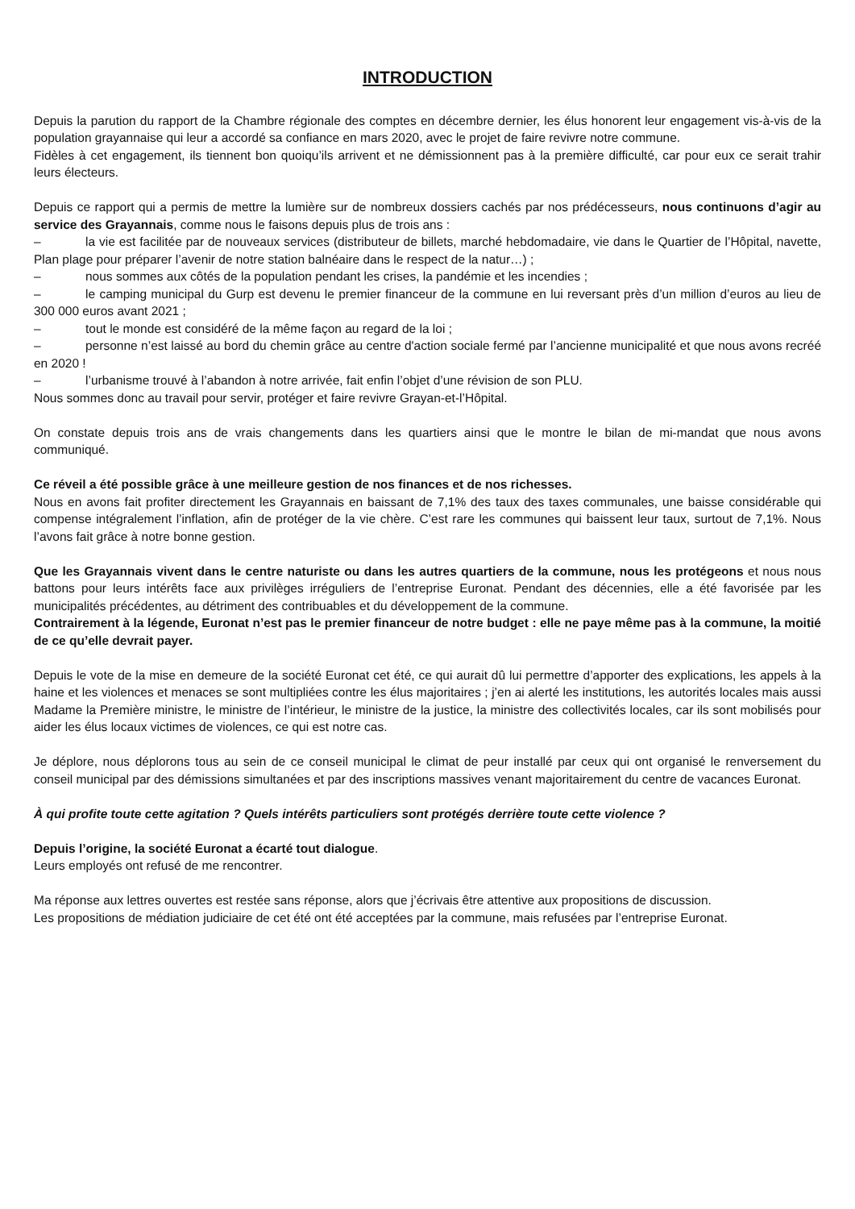INTRODUCTION
Depuis la parution du rapport de la Chambre régionale des comptes en décembre dernier, les élus honorent leur engagement vis-à-vis de la population grayannaise qui leur a accordé sa confiance en mars 2020, avec le projet de faire revivre notre commune.
Fidèles à cet engagement, ils tiennent bon quoiqu’ils arrivent et ne démissionnent pas à la première difficulté, car pour eux ce serait trahir leurs électeurs.
Depuis ce rapport qui a permis de mettre la lumière sur de nombreux dossiers cachés par nos prédécesseurs, nous continuons d’agir au service des Grayannais, comme nous le faisons depuis plus de trois ans :
– la vie est facilitée par de nouveaux services (distributeur de billets, marché hebdomadaire, vie dans le Quartier de l’Hôpital, navette, Plan plage pour préparer l’avenir de notre station balnéaire dans le respect de la natur…) ;
– nous sommes aux côtés de la population pendant les crises, la pandémie et les incendies ;
– le camping municipal du Gurp est devenu le premier financeur de la commune en lui reversant près d’un million d’euros au lieu de 300 000 euros avant 2021 ;
– tout le monde est considéré de la même façon au regard de la loi ;
– personne n’est laissé au bord du chemin grâce au centre d'action sociale fermé par l’ancienne municipalité et que nous avons recréé en 2020 !
– l’urbanisme trouvé à l’abandon à notre arrivée, fait enfin l’objet d’une révision de son PLU.
Nous sommes donc au travail pour servir, protéger et faire revivre Grayan-et-l’Hôpital.
On constate depuis trois ans de vrais changements dans les quartiers ainsi que le montre le bilan de mi-mandat que nous avons communiqué.
Ce réveil a été possible grâce à une meilleure gestion de nos finances et de nos richesses.
Nous en avons fait profiter directement les Grayannais en baissant de 7,1% des taux des taxes communales, une baisse considérable qui compense intégralement l’inflation, afin de protéger de la vie chère. C’est rare les communes qui baissent leur taux, surtout de 7,1%. Nous l’avons fait grâce à notre bonne gestion.
Que les Grayannais vivent dans le centre naturiste ou dans les autres quartiers de la commune, nous les protégeons et nous nous battons pour leurs intérêts face aux privilèges irréguliers de l’entreprise Euronat. Pendant des décennies, elle a été favorisée par les municipalités précédentes, au détriment des contribuables et du développement de la commune.
Contrairement à la légende, Euronat n’est pas le premier financeur de notre budget : elle ne paye même pas à la commune, la moitié de ce qu’elle devrait payer.
Depuis le vote de la mise en demeure de la société Euronat cet été, ce qui aurait dû lui permettre d’apporter des explications, les appels à la haine et les violences et menaces se sont multipliées contre les élus majoritaires ; j’en ai alerté les institutions, les autorités locales mais aussi Madame la Première ministre, le ministre de l’intérieur, le ministre de la justice, la ministre des collectivités locales, car ils sont mobilisés pour aider les élus locaux victimes de violences, ce qui est notre cas.
Je déplore, nous déplorons tous au sein de ce conseil municipal le climat de peur installé par ceux qui ont organisé le renversement du conseil municipal par des démissions simultanées et par des inscriptions massives venant majoritairement du centre de vacances Euronat.
À qui profite toute cette agitation ? Quels intérêts particuliers sont protégés derrière toute cette violence ?
Depuis l’origine, la société Euronat a écarté tout dialogue.
Leurs employés ont refusé de me rencontrer.
Ma réponse aux lettres ouvertes est restée sans réponse, alors que j’écrivais être attentive aux propositions de discussion.
Les propositions de médiation judiciaire de cet été ont été acceptées par la commune, mais refusées par l’entreprise Euronat.